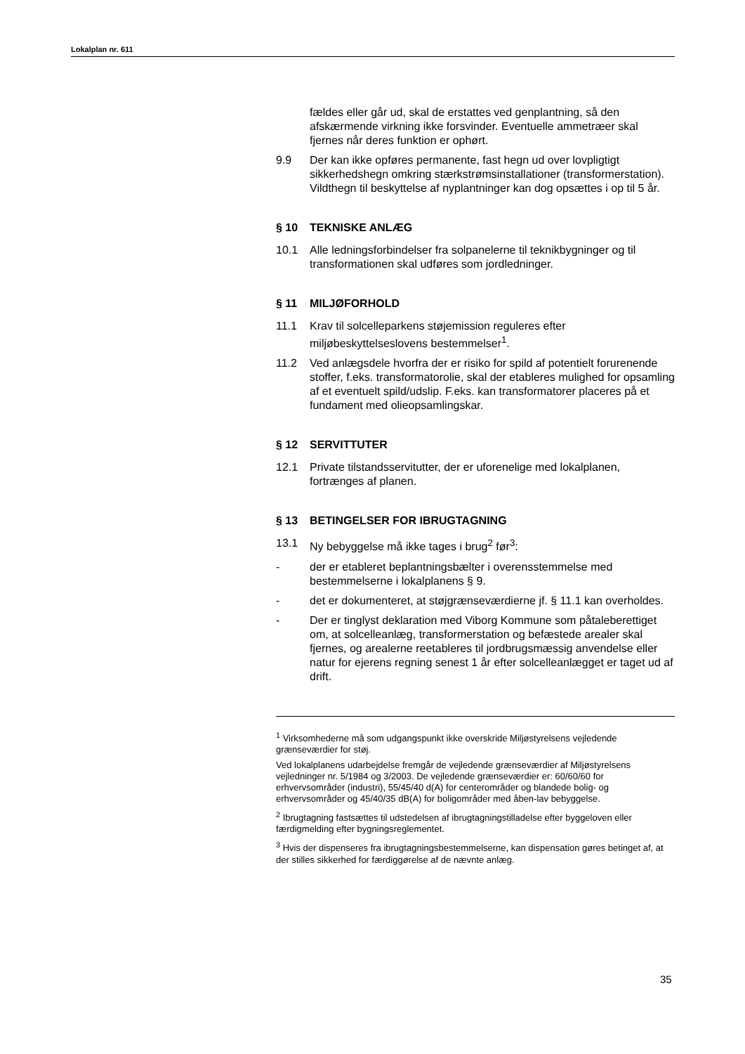Lokalplan nr. 611
fældes eller går ud, skal de erstattes ved genplantning, så den afskærmende virkning ikke forsvinder. Eventuelle ammetræer skal fjernes når deres funktion er ophørt.
9.9 Der kan ikke opføres permanente, fast hegn ud over lovpligtigt sikkerhedshegn omkring stærkstrømsinstallationer (transformerstation). Vildthegn til beskyttelse af nyplantninger kan dog opsættes i op til 5 år.
§ 10 TEKNISKE ANLÆG
10.1 Alle ledningsforbindelser fra solpanelerne til teknikbygninger og til transformationen skal udføres som jordledninger.
§ 11 MILJØFORHOLD
11.1 Krav til solcelleparkens støjemission reguleres efter miljøbeskyttelseslovens bestemmelser<sup>1</sup>.
11.2 Ved anlægsdele hvorfra der er risiko for spild af potentielt forurenende stoffer, f.eks. transformatorolie, skal der etableres mulighed for opsamling af et eventuelt spild/udslip. F.eks. kan transformatorer placeres på et fundament med olieopsamlingskar.
§ 12 SERVITTUTER
12.1 Private tilstandsservitutter, der er uforenelige med lokalplanen, fortrænges af planen.
§ 13 BETINGELSER FOR IBRUGTAGNING
13.1 Ny bebyggelse må ikke tages i brug<sup>2</sup> før<sup>3</sup>:
- der er etableret beplantningsbælter i overensstemmelse med bestemmelserne i lokalplanens § 9.
- det er dokumenteret, at støjgrænseværdierne jf. § 11.1 kan overholdes.
- Der er tinglyst deklaration med Viborg Kommune som påtaleberettiget om, at solcelleanlæg, transformerstation og befæstede arealer skal fjernes, og arealerne reetableres til jordbrugsmæssig anvendelse eller natur for ejerens regning senest 1 år efter solcelleanlægget er taget ud af drift.
<sup>1</sup> Virksomhederne må som udgangspunkt ikke overskride Miljøstyrelsens vejledende grænseværdier for støj.
Ved lokalplanens udarbejdelse fremgår de vejledende grænseværdier af Miljøstyrelsens vejledninger nr. 5/1984 og 3/2003. De vejledende grænseværdier er: 60/60/60 for erhvervsområder (industri), 55/45/40 d(A) for centerområder og blandede bolig- og erhvervsområder og 45/40/35 dB(A) for boligområder med åben-lav bebyggelse.
<sup>2</sup> Ibrugtagning fastsættes til udstedelsen af ibrugtagningstilladelse efter byggeloven eller færdigmelding efter bygningsreglementet.
<sup>3</sup> Hvis der dispenseres fra ibrugtagningsbestemmelserne, kan dispensation gøres betinget af, at der stilles sikkerhed for færdiggørelse af de nævnte anlæg.
35